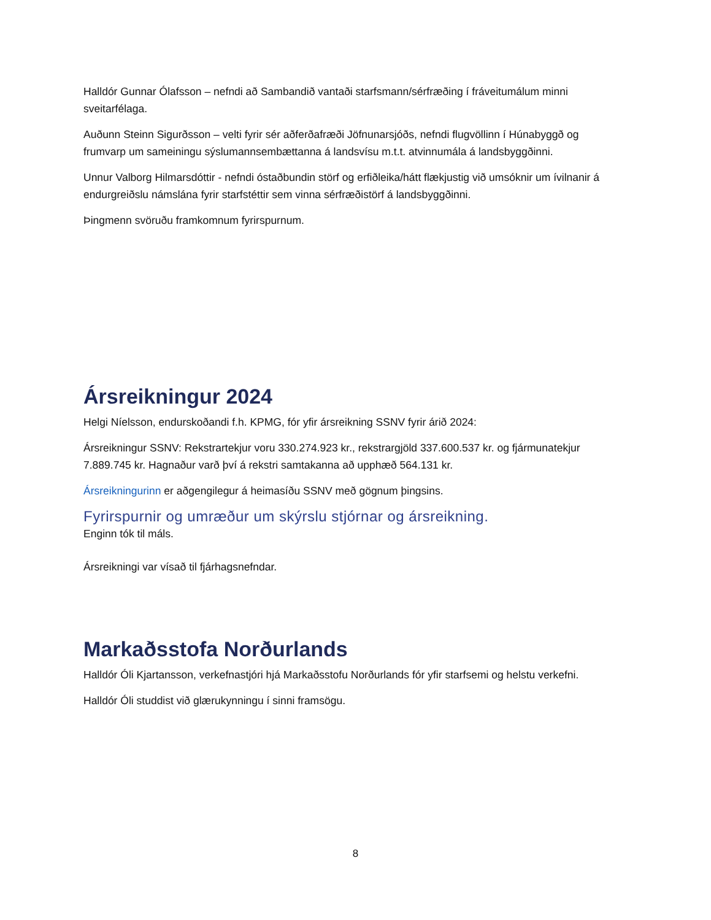Halldór Gunnar Ólafsson – nefndi að Sambandið vantaði starfsmann/sérfræðing í fráveitumálum minni sveitarfélaga.
Auðunn Steinn Sigurðsson – velti fyrir sér aðferðafræði Jöfnunarsjóðs, nefndi flugvöllinn í Húnabyggð og frumvarp um sameiningu sýslumannsembættanna á landsvísu m.t.t. atvinnumála á landsbyggðinni.
Unnur Valborg Hilmarsdóttir - nefndi óstaðbundin störf og erfiðleika/hátt flækjustig við umsóknir um ívilnanir á endurgreiðslu námslána fyrir starfstéttir sem vinna sérfræðistörf á landsbyggðinni.
Þingmenn svöruðu framkomnum fyrirspurnum.
Ársreikningur 2024
Helgi Níelsson, endurskoðandi f.h. KPMG, fór yfir ársreikning SSNV fyrir árið 2024:
Ársreikningur SSNV: Rekstrartekjur voru 330.274.923 kr., rekstrargjöld 337.600.537 kr. og fjármunatekjur 7.889.745 kr. Hagnaður varð því á rekstri samtakanna að upphæð 564.131 kr.
Ársreikningurinn er aðgengilegur á heimasíðu SSNV með gögnum þingsins.
Fyrirspurnir og umræður um skýrslu stjórnar og ársreikning.
Enginn tók til máls.
Ársreikningi var vísað til fjárhagsnefndar.
Markaðsstofa Norðurlands
Halldór Óli Kjartansson, verkefnastjóri hjá Markaðsstofu Norðurlands fór yfir starfsemi og helstu verkefni.
Halldór Óli studdist við glærukynningu í sinni framsögu.
8